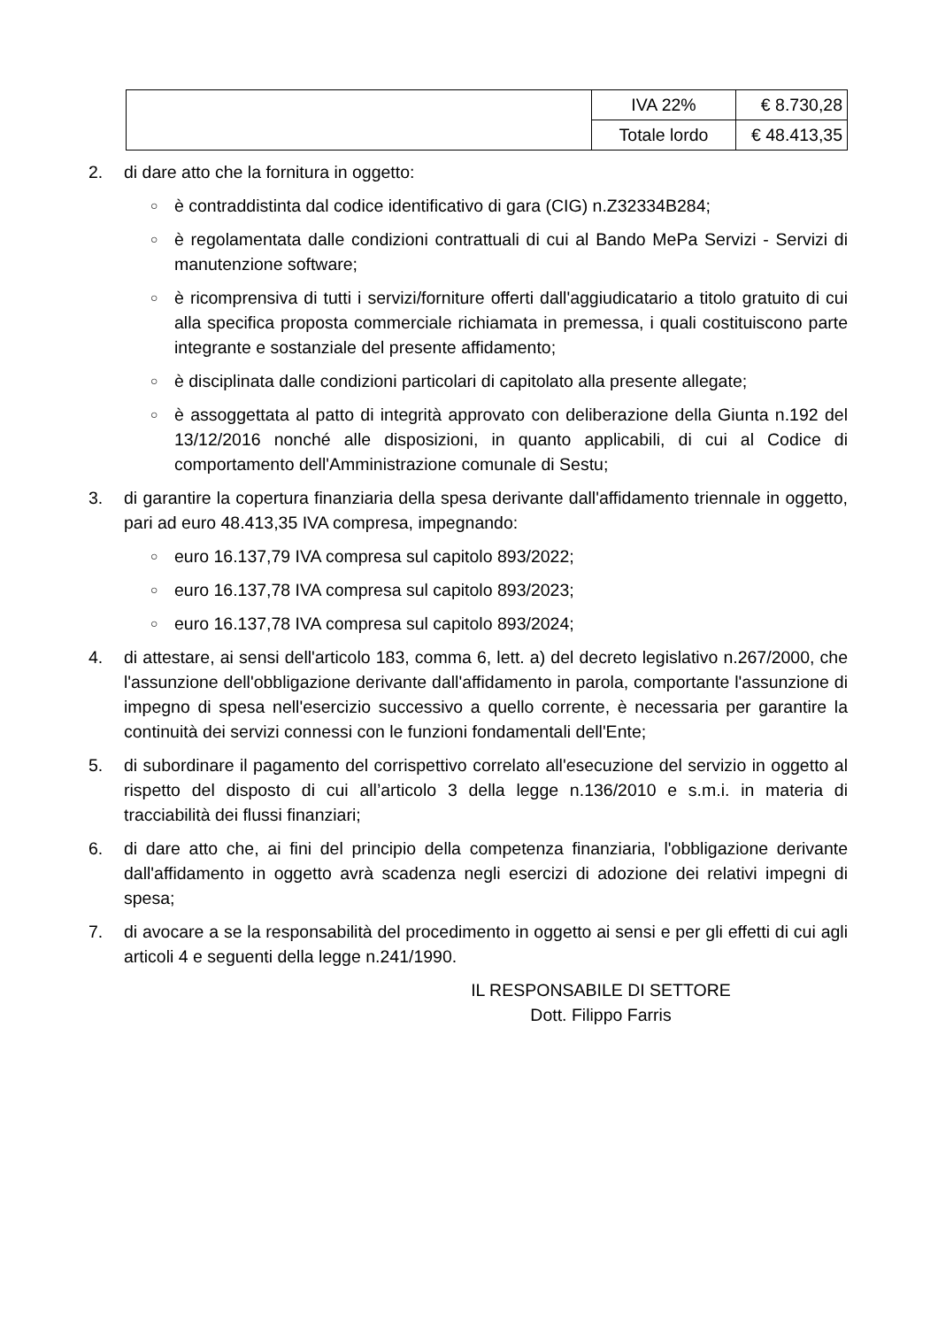| | IVA 22% | € 8.730,28 |
| | Totale lordo | € 48.413,35 |
2. di dare atto che la fornitura in oggetto:
○
è contraddistinta dal codice identificativo di gara (CIG) n.Z32334B284;
○
è regolamentata dalle condizioni contrattuali di cui al Bando MePa Servizi - Servizi di manutenzione software;
○
è ricomprensiva di tutti i servizi/forniture offerti dall'aggiudicatario a titolo gratuito di cui alla specifica proposta commerciale richiamata in premessa, i quali costituiscono parte integrante e sostanziale del presente affidamento;
○
è disciplinata dalle condizioni particolari di capitolato alla presente allegate;
○
è assoggettata al patto di integrità approvato con deliberazione della Giunta n.192 del 13/12/2016 nonché alle disposizioni, in quanto applicabili, di cui al Codice di comportamento dell'Amministrazione comunale di Sestu;
3. di garantire la copertura finanziaria della spesa derivante dall'affidamento triennale in oggetto, pari ad euro 48.413,35 IVA compresa, impegnando:
○
euro 16.137,79 IVA compresa sul capitolo 893/2022;
○
euro 16.137,78 IVA compresa sul capitolo 893/2023;
○
euro 16.137,78 IVA compresa sul capitolo 893/2024;
4. di attestare, ai sensi dell'articolo 183, comma 6, lett. a) del decreto legislativo n.267/2000, che l'assunzione dell'obbligazione derivante dall'affidamento in parola, comportante l'assunzione di impegno di spesa nell'esercizio successivo a quello corrente, è necessaria per garantire la continuità dei servizi connessi con le funzioni fondamentali dell'Ente;
5. di subordinare il pagamento del corrispettivo correlato all'esecuzione del servizio in oggetto al rispetto del disposto di cui all’articolo 3 della legge n.136/2010 e s.m.i. in materia di tracciabilità dei flussi finanziari;
6. di dare atto che, ai fini del principio della competenza finanziaria, l'obbligazione derivante dall'affidamento in oggetto avrà scadenza negli esercizi di adozione dei relativi impegni di spesa;
7. di avocare a se la responsabilità del procedimento in oggetto ai sensi e per gli effetti di cui agli articoli 4 e seguenti della legge n.241/1990.
IL RESPONSABILE DI SETTORE
Dott. Filippo Farris